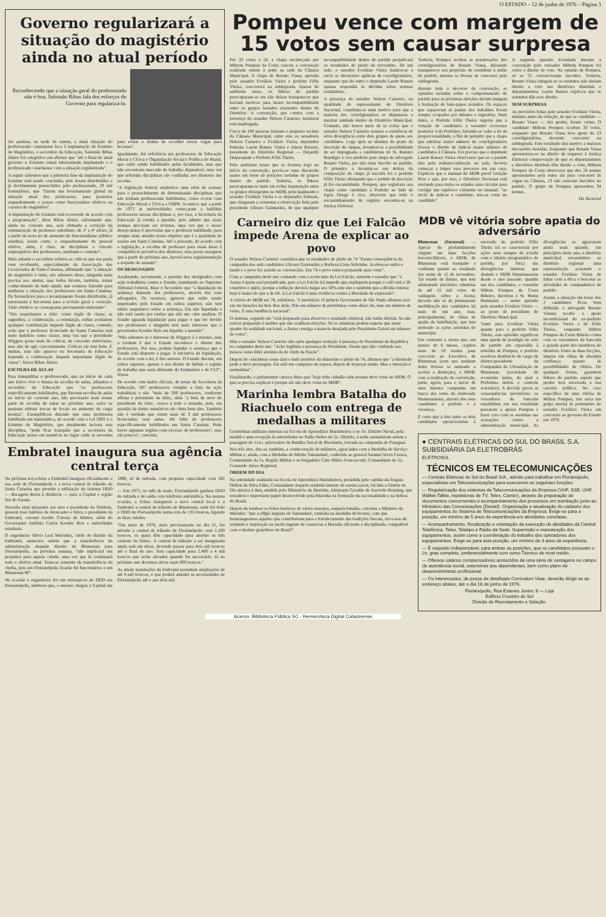O ESTADO – 12 de junho de 1976 – Página 3
Governo regularizará a situação do magistério ainda no atual período
Reconhecendo que a situação geral do professorado não é boa, Salomão Ribas fala dos esforços do Governo para regularizá-la.
Ao analisar, na tarde de ontem, a atual situação do professorado catarinense face à implantação do Estatuto do Magistério, o secretário da Educação, Salomão Ribas Júnior foi categórico em afirmar que "até o final do atual governo o Estatuto estará inteiramente implantado e o professorado catarinense com a situação regularizada".
A seguir salientou que a primeira fase da implantação do Estatuto está sendo concluída, pois foram distribuídos e já devidamente preenchidos pelo professorado, 20 mil formulários, que "fazem um levantamento global da situação atual dos professores, para posterior enquadramento e acesso como funcionários efetivos na carreira do magistério".
A implantação do Estatuto está ocorrendo de acordo com a programação", disse Ribas Júnior, salientando que, ainda no corrente ano, será efetuada a correção da remuneração do professor substituto, de 1ª a 4ª séries, já a partir da nova lei de aumento do funcionalismo público estadual, assim como, o enquadramento do pessoal efetivo, além, é claro, de disciplinar o vínculo empregatício dos professores, mediante o contrato".
Mais adiante o secretário refutou as críticas que sua pasta vem recebendo, especialmente da Associação dos Licenciados de Santa Catarina, afirmando que "a situação do magistério é ruim, nós sabemos disso, ninguém mais precisa nos alertar, mas todos devem, também, tomar conhecimento de tudo aquilo que estamos fazendo para melhorar a situação dos professores em Santa Catarina. Os formulários para o levantamento foram distribuído, já retornaram à Secretaria para a revisão geral e correção. Tudo obedece ao cronograma previamente elaborado".
"Nós respeitamos a Alisc como órgão de classe, as sugestões, a colaboração, a orientação, enfim aceitamos qualquer contribuição daquele órgão de classe, contudo, acho que o professor licenciado de Santa Catarina está meio indefeso como classe, uma vez que o presidente Wiggers gosta mais de criticar, de conceder entrevistas, mas não de agir concretamente. Críticas ele tem feito. E muitas, mas não aparece na Secretaria de Educação trazendo a colaboração daquele importante órgão de classe", frisou Ribas Júnior.
ESCOLHA DE AULAS
Para tranquilizar o professorado, que no início de cada ano letivo vive o drama da escolha de aulas, adiantou o secretário da Educação que "os professores especificamente habilitados, que fizeram escolha de aulas no início do corrente ano, não precisarão mais tomar parte de escolha de aulas no próximo ano, salvo se queiram efetuar trocas de locais ou aumento de carga horária". Exemplificou dizendo que uma professora habilitada em matemática, de acordo com a Lei 5692 e o Estatuto do Magistério, que atualmente leciona esta disciplina, "pode ficar tranquila que a secretaria da Educação pensa em mantê-la no lugar onde se encontra para evitar o drama de escolher novas vagas para lecionar".
Igualmente, fez referência aos professores de Educação Moral e Cívica e Organização Social e Política do Brasil, que estão sendo habilitados pelas faculdades, mas que não encontram mercado de trabalho disponível, uma vez que referidas disciplinas são confiadas aos diretores das escolas.
"A legislação federal estabelece uma série de normas para o preenchimento de determinadas disciplinas que não tenham profissionais habilitados, como ocorre com Educação Moral e Cívica e OSPB. Acontece que a partir de 1972 as universidades começaram a habilitar professores nessas disciplinas e, por isso, a Secretaria da Educação já estuda a questão, pois admito que essas normas precisam ser revistas, uma vez que o nosso desejo maior é aproveitar que o professor habilitado, para sempre mais atender nosso objetivo que é a qualidade do ensino em Santa Catarina. Até o presente, de acordo com a legislação, a escolha de professor para essas áreas é competência privativa dos diretores, mas posso assegurar que a partir do próximo ano, haverá nova regulamentação a respeito do assunto".
OS DESIGNADOS
Analizando, novamente, a questão dos designados com ação trabalhista contra o Estado, tramitando no Supremo Tribunal Federal, disse o Secretário que "a liquidação da sentença depende dos professores, através dos seus advogados. Os recursos, agravos que estão sendo impetrados pelo Estado em esfera superior, não tem efeito suspensivo sobre a sentença. Ela não liquidada e não está sendo por razões que não me cabe analizar. O Estado aguarda liquidação para pagar o que for devido aos professores e ninguém tem mais interesse que o governador Konder Reis em liquidar a questão".
"Não sabemos se o interesse de Wiggers é o mesmo, mas a verdade é que o Estado reconhece o direito dos professores. Por isso, podem liquidar a sentença que o Estado está disposto a pagar. A iniciativa da liquidação, de acordo com a lei, é dos autores. O Estado discute, em esfera superior, apenas o seu direito de definir o regime de trabalho que seria diferente do Estatutário e do CLT", frisou.
De acordo com dados oficiais, de posse da Secretaria da Educação, 387 professores compõe a lista da ação trabalhista e não "mais de 500 professores, conforme afirma o presidente da Alisc, aliás "a bola de neve do presidente da Alisc, cresce a todo o instante, pois, em questão de dados numéricos ele chuta bem alto. Também não é verdade que existe mais de 3 mil professores licenciados sem aulas. Há falta de professores especificamente habilitados em Santa Catarina. Pode haver algumas regiões com excesso de professores", mas são poucos", concluiu.
Embratel inaugura sua agência central terça
Na próxima terça-feira a Embratel inaugura oficialmente a sua sede de Florianópolis e a nova central de trânsito de Santa Catarina que permite a utilização do sistema DDD — discagem direta à distância — para a Capital e região Sul do Estado.
Deverão estar presentes aos atos o presidente da Telebrás, general José Antônio de Alencastro e Silva, o presidente da Embratel, coronel Aroldo Correia de Mattos, além do Governador Antônio Carlos Konder Reis e autoridades estaduais.
O engenheiro Silvio Leal Meirelles, chefe do distrito da Embratel, anunciou ontem que a transferência da administração daquele distrito de Blumenau para Florianópolis, na próxima semana, "não implicará em prejuízos para aquela cidade, uma vez que lá continuará todo o efetivo atual. Trata-se somente da transferência da chefia, pois em Florianópolis ficarão 64 funcionários e em Blumenau 60".
Na ocasião o engenheiro fez um retrospecto do DDD em Florianópolis, lembrou que, o mesmo chegou à Capital em 1969, só de entrada, com pequena capacidade com 162 troncos.
— Em 1975, no mês de maio, Florianópolis ganhou DDD de entrada e de saída com telefonia automática. Na mesma ocasião, a Telesc inaugurou a nova central local e a Embratel a central de trânsito de Blumenau, onde foi feito o DDD de Florianópolis numa rota de 135 troncos, ligando as duas cidades.
"Em maio de 1976, mais precisamente no dia 21, foi ativada a central de trânsito de Florianópolis com 1.200 troncos, os quais têm capacidade para atender as três centrais da Telesc. A central de trânsito a ser inaugurada ainda está em obras, devendo passar para dois mil troncos até o final do ano. Tem capacidade para 2.400 a 4 mil troncos que serão ativados quando for necessário. Já no próximo ano devemos ativar mais 800 troncos."
As atuais instalações da Embratel permitem ampliações de até 8 mil troncos, o que poderá atender as necessidades de Florianópolis até o ano dois mil.
Pompeu vence com margem de 15 votos sem causar surpresa
Por 33 votos a 18, a chapa encabeçada por Miltom Pompeu da Costa venceu a convenção realizada ontem à noite na sede da Câmara Municipal. A chapa de Renato Viana, apoiada pelo senador Evelásio Vieira e prefeito Félix Theiss, concorrerá na sublegenda. Apesar do ambiente tenso, os líderes do partido preocuparam-se em não deixar transparecer que haviam motivos para maior incompatibilidade entre os grupos isolados existentes dentro do Diretório. A convenção, que contou com a presença do senador Nelson Carneiro, terminou esta madrugada.
Cerca de 100 pessoas lotaram o pequeno recinto da Câmara Municipal, entre elas os senadores Nelson Carneiro e Evelásio Vieira, deputados federais Laerte Ramos Vieira e Jaison Barreto, presidente do Diretório Regional — Dejandir Dalpasquale e Prefeito Félix Theiss.
Pelo ambiente tenso que se formou logo no início da convenção, previa-se uma discussão maior em torno de posições isoladas de grupos dentro do partido. Todavia, os líderes preocuparam-se mais em evitar inquietação entre os grupos divergentes no MDB, principalmente o senador Evelásio Vieira e os deputados federais, que chegaram a comentar a observação feita pelo presidente Ulisses Guimarães, de que qualquer incompatibilidade dentro do partido prejudicará os resultados do pleito de novembro. De um lado, o senador Evelásio Vieira limitou-se a ouvir as discussões apáticas de correligionários, enquanto que do outro o deputado Laerte Ramos apenas respondia às dúvidas sobre normas estatutárias.
A presença do senador Nelson Carneiro, na qualidade de representante do Diretório Nacional, constituiu-se num motivo para que a maioria dos correligionários se dispusesse a mostrar unidade dentro do Diretório Municipal. Contudo, não houve meio de se evitar que o senador Nelson Carneiro notasse a existência de séria divergência entre dois grupos de apoio aos candidatos. Logo após ao término do prazo de inscrição de chapas, levantou-se a possibilidade de ser impugnada a candidatura do Sr. Ramiro Ruediger à vice-prefeito pela chapa do advogado Renato Vieira, por não estar inscrito no partido. O primeiro a levantar-se em defesa da composição da chapa já inscrita foi o prefeito Félix Theiss afirmando que o pedido de inscrição já foi encaminhado. Pompeu, que registrara sua chapa como candidato a Prefeito ao lado de Egon Doege à vice, observou que todo o encaminhamento de registro encontra-se na Justiça Eleitoral.
Todavia, Pompeu aceitou as ponderações dos correligionários de Renato Viana, deixando transparecer seu propósito de contribuir à união do partido, mesmo se tivesse de concorrer pela sublegenda.
durante todo o decorrer da convenção, as opiniões isoladas sobre o comportamento do partido para as próximas eleições davam margem à formação de bate-papos isolados. Os espaços que separavam as pautas dos trabalhos foram sempre ocupados por debates e sugestões. Num deles, o Prefeito Félix Theiss sugeriu que a votação de candidatos a vereador ocorresse posterior à de Prefeitos, fazendo-se valer a lei da proporcionalidade, a fim de permitir que a chapa que aderisse maior número de correligionários tivesse o direito de indicar maior número de candidatos à Câmara. Foi preciso que o deputado Laerte Ramos Vieira observasse que se o partido luta pela redemocratização no país, deveria começar a impor esse processo em sua casa. Explicou que o manual do MDB prevê votação livre e que, por isso, o Diretório Nacional está enviando para todos os estados uma circular para corrigir um equívoco existente no manual: "ao invés de indicar o candidato, leia-se votar no candidato".
A segunda questão levantada durante a convenção pelo vereador Miltom Pompeu foi sobre o direito de voto. Na opinião de Pompeu, só os 52 convencionais inscritos. Todavia, Renato Viana indagou se os estatutos não dariam direito a voto aos diretórios distritais e departamentos. Laerte Ramos explicou que os estatutos dão esse direito.
SEM SURPRESA
As previsões feitas pelo senador Evelásio Vieira, minutos antes da votação, de que se candidato — Renato Viana — iria perder, foram certas. O candidato Miltom Pompeu recebeu 33 votos, enquanto que Renato Viana teve apoio de 13 correligionários, devendo concorrer na sublegenda. Este resultado deu motivo a maiores discussões isoladas. Enquanto que Renato Viana apresentava-se no direito de requerer à Justiça Eleitoral comprovação de que os departamentos e diretórios distritais têm direito a voto, Miltom Pompeu da Costa observava que dos 24 nomes apresentados pela outra ala para concorrer às vagas na Câmara, 13 não estavam inscritos no partido. O grupo de Pompeu apresentou 34 nomes.
Da Sucursal
Carneiro diz que Lei Falcão impede Arena de explicar ao povo
O senador Nelson Carneiro considera que os resultados do pleito de 74 "foram consequência da campanha dos anti-candidatos Ulysses Guimarães e Barbosa Lima Sobrinho. Acabou-se então o medo e o povo foi assistir as convenções. Em 74 o povo estava preparado para votar".
Com a campanha deste ano contando com o acréscimo da Lei Falcão, entende o senador que "a Arena é quem será prejudicada, pois a Lei Falcão irá impedir que expliquem porque o café está a 50 cruzeiros o quilo, porque a inflação deverá chegar aos 50% este ano e também que a dívida externa hoje é maior do que a de 64. A Lei Falcão é uma violência contra a liberdade de expressão".
A vitória do MDB em 76, enfatizou, "é inevitável. O próprio Governador de São Paulo afirmou isso em declarações há dois dias atrás. Não em número de prefeituras como disse ele, mas em número de votos. É uma tendência nacional".
O sistema, segundo ele "está preparado para absorver o resultado eleitoral, não tenho dúvida. Se não estiver preparado é melhor que não realizem eleições. Só os otimistas podem esperar que neste quadro da realidade nacional, a Arena consiga a maioria desejada pelo Presidente Geisel em número de votos".
Mas o senador Nelson Carneiro não opõe qualquer restrição à presença do Presidente da República na campanha deste ano. "Acho legítima a presença do Presidente. Desde que não confunda sua pessoa como líder arenista da de chefe da Nação".
Depois de considerar como único dado positivo da distensão o pleito de 74, afirmou que "a distensão pode e deve prosseguir. Ela está em compasso de espera, depois de tropeçar muito. Mas a intenção é normalizar".
Finalizando, o parlamentar carioca disse que "hoje todo cidadão sabe porque deve votar no MDB. O que se precisa explicar é porque ele não deve votar no MDB".
Marinha lembra Batalha do Riachuelo com entrega de medalhas a militares
Cerimônias militares internas na Escola de Aprendizes Marinheiros e no 5o. Distrito Naval, pela manhã e uma recepção às autoridades no Salão Nobre do 5o. Distrito, à noite assinalaram ontem a passagem do 111o. aniversário da Batalha Naval do Riachuelo, travada na campanha do Paraguai.
Nos três atos, deu-se, também, a condecoração de militares, agraciados com a Medalha do Serviço Militar e, ainda, com a Medalha do Mérito Tamandaré, conferida ao general Samuel Alves Correa, Comandante da 5a. Região Militar e ao brigadeiro Gino Mário Francescutti, Comandante do 5o. Comando Aéreo Regional.
ORDEM DO DIA
Na solenidade realizada na Escola de Aprendizes Marinheiros, presidida pelo capitão-de-fragata Odilon da Silva Filho, Comandante daquele estabelecimento de ensino naval, foi lida a Ordem do Dia alusiva à data, emitida pelo Ministério da Marinha, Almirante Geraldo de Azevedo Henning, que ressaltou o importante papel desenvolvido pela Marinha na formação da nacionalidade e na defesa do Brasil.
Depois de lembrar os feitos heróicos de vários marujos, naquela batalha, concluiu o Ministro da Marinha: "que a effgie augusta de Tamandaré, cunhada na medalha de bronze, com que homenageamos aqueles que contribuiram para o fortalecimento das tradições Navais, sirva-nos de estímulo e inspiração na tarefa ingente de conservar a Marinha eficiente e disciplinada, compatível com o destino grandioso do Brasil".
MDB vê vitória sobre apatia do adversário
Blumenau (Sucursal) — Apesar de profundamente cingido em duas facções irreconciliáveis, o MDB, de Blumenau está tranquilo e confiante quanto ao resultado das urnas de 15 de novembro. Tal estado de ânimo, que tem alimentado previsões otimistas de até 15 mil votos de vantagem sobre a Arena, decorre não só da permanente mobilização dos candidatos há mais de um ano, mas, principalmente, do clima de apatia de indefinição, que tem norteado as ações arenistas do município.
Em contraste a Arena que, em menos de 6 meses, cogitou mais de 10 nomes para concorrer ao Executivo de Blumenau (sem que nenhum deles tivesse se animado a aceitar a distinção), o MDB, com a realização da convenção, parte, agora, para o início de uma intensa campanha em busca dos votos do eleitorado blumenauense, através dos seus candidatos a prefeito e à vereança.
É certo que a luta entre os dois candidatos oposicionistas à sucessão do prefeito Félix Theiss irá se caracterizar por ações nem sempre de acordo com o ideário programático do partido, por força das divergências internas que abalam o MDB blumenauense desde o ano passado, quando um dos candidatos, o vereador Milton Pompeu da Costa Ribeiro, derrotou o Sr. Heinz Hartmann — nome apoiado pelo senador Evelásio Vieira — ao posto de presidente do Diretório Municipal.
Tanto para Evelásio Vieira quanto para o prefeito Félix Theiss, este episódio significou uma queda de prestígio no seio do partido em represália à rebeldia de Pompeu, o prefeito resolveu destituí-lo do cargo de diretor-presidente da Companhia de Urbanização de Blumenau (sociedade de economia mista, da qual a Prefeitura detém o controle acionário). A decisão gerou as consequências previsíveis: os vereadores da bancada emedebista em sua totalidade passaram a apoiar Pompeu e fazer coro com os arenistas nas acusações contra a administração municipal. As divergências se agravaram ainda mais quando, em princípios deste ano, o diretório municipal encaminhou ao diretório regional uma representação acusando o senador Evelásio Vieira de faltar com a ética e boicotar as atividades de companheiros de partido.
Assim, a situação em torno dos 2 candidatos ficou bem definida: o advogado Renato Vianna recebe o apoio incondicional do ex-prefeito Evelásio Vieira e de Félix Theiss, enquanto Milton Pompeu da Costa Ribeiro conta com os vereadores da bancada e grande parte dos membros do diretório. Entre as duas facções, impera um clima de absoluta confiança quanto às possibilidades de vitória. De qualquer forma, garantem líderes do partido, aquele que perder terá encerrada a sua carreira política. No caso específico de uma vitória de Milton Pompeu, isto seria um golpe mortal às pretensões do senador Evelásio Vieira em concorrer ao governo do Estado em 1978.
● CENTRAIS ELÉTRICAS DO SUL DO BRASIL S.A.
SUBSIDIÁRIA DA ELETROBRÁS
ELETROSUL
TÉCNICOS EM TELECOMUNICAÇÕES
— Centrais Elétricas do Sul do Brasil S/A., admite para trabalhar em Florianópolis, especialistas em Telecomunicações para exercerem as seguintes funções:
— Regularização dos sistemas de Telecomunicações da Empresa (VHF, SSB, UHF, Walkie-Talkie, repetidoras de TV, Telex, Carrier), através de preparação de documentos concernentes e acompanhamento dos processos em tramitação junto ao Ministério das Comunicações (Dentel). Organização e atualização do cadastro dos equipamentos do Sistema de Telecomunicações da Empresa. Exige-se para a posição, um mínimo de 5 anos de experiência em atividades correlatas.
— Acompanhamento, fiscalização e orientação da execução de atividades da Central Telefônica, Telex, Teletipo e Rádio da Sede. Supervisão e manutenção dos equipamentos, assim como a coordenação do trabalho dos operadores dos equipamentos. Exige-se para esta posição, um mínimo de 3 anos de experiência.
— É requisito indispensável, para ambas as posições, que os candidatos possuam o 2o. grau completo, preferencialmente com curso Técnico de nível médio.
— Oferece salários compensadores acrescidos de uma série de vantagens no campo de assistência social, extensivas aos dependentes, bem como plano de desenvolvimento profissional.
— Os interessados, de posse de detalhado Curriculum Vitae, deverão dirigir-se ao endereço abaixo, até o dia 18 de junho de 1976.
Florianópolis, Rua Esteves Junior, 8 — Loja
Edifício Cruzeiro do Sul
Divisão de Recrutamento e Seleção.
Acervo: Biblioteca Pública SC - Hemeroteca Digital Catarinense